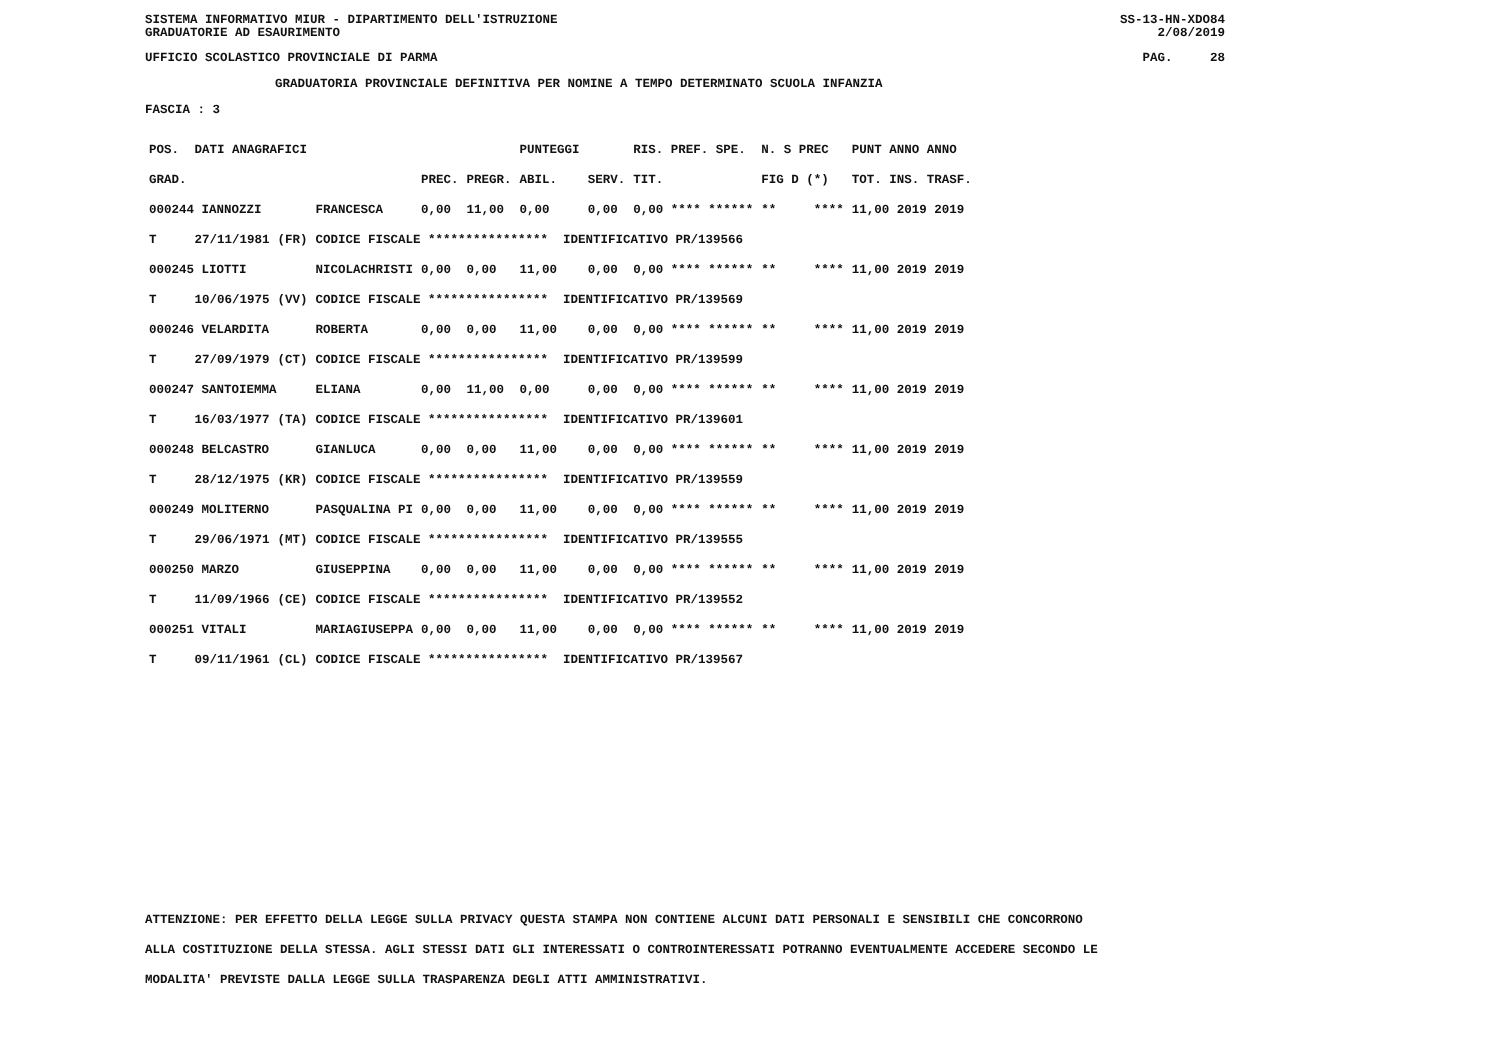SISTEMA INFORMATIVO MIUR - DIPARTIMENTO DELL'ISTRUZIONE
GRADUATORIE AD ESAURIMENTO SS-13-HN-XDO84
2/08/2019
UFFICIO SCOLASTICO PROVINCIALE DI PARMA PAG. 28
GRADUATORIA PROVINCIALE DEFINITIVA PER NOMINE A TEMPO DETERMINATO SCUOLA INFANZIA
FASCIA : 3
| POS. | DATI ANAGRAFICI | | | | | PUNTEGGI | | RIS. PREF. SPE. | N. S PREC | PUNT ANNO ANNO |
| GRAD. | | | | PREC. | PREGR. | ABIL. | SERV. | TIT. | FIG D (*) | TOT. INS. TRASF. |
| 000244 IANNOZZI | | | FRANCESCA | 0,00 | 11,00 | 0,00 | 0,00 | 0,00 **** ****** | ** **** | 11,00 2019 2019 |
| T | 27/11/1981 | (FR) | CODICE FISCALE **************** IDENTIFICATIVO PR/139566 | | | | | | | |
| 000245 LIOTTI | | | NICOLACHRISTI | 0,00 | 0,00 | 11,00 | 0,00 | 0,00 **** ****** | ** **** | 11,00 2019 2019 |
| T | 10/06/1975 | (VV) | CODICE FISCALE **************** IDENTIFICATIVO PR/139569 | | | | | | | |
| 000246 VELARDITA | | | ROBERTA | 0,00 | 0,00 | 11,00 | 0,00 | 0,00 **** ****** | ** **** | 11,00 2019 2019 |
| T | 27/09/1979 | (CT) | CODICE FISCALE **************** IDENTIFICATIVO PR/139599 | | | | | | | |
| 000247 SANTOIEMMA | | | ELIANA | 0,00 | 11,00 | 0,00 | 0,00 | 0,00 **** ****** | ** **** | 11,00 2019 2019 |
| T | 16/03/1977 | (TA) | CODICE FISCALE **************** IDENTIFICATIVO PR/139601 | | | | | | | |
| 000248 BELCASTRO | | | GIANLUCA | 0,00 | 0,00 | 11,00 | 0,00 | 0,00 **** ****** | ** **** | 11,00 2019 2019 |
| T | 28/12/1975 | (KR) | CODICE FISCALE **************** IDENTIFICATIVO PR/139559 | | | | | | | |
| 000249 MOLITERNO | | | PASQUALINA PI | 0,00 | 0,00 | 11,00 | 0,00 | 0,00 **** ****** | ** **** | 11,00 2019 2019 |
| T | 29/06/1971 | (MT) | CODICE FISCALE **************** IDENTIFICATIVO PR/139555 | | | | | | | |
| 000250 MARZO | | | GIUSEPPINA | 0,00 | 0,00 | 11,00 | 0,00 | 0,00 **** ****** | ** **** | 11,00 2019 2019 |
| T | 11/09/1966 | (CE) | CODICE FISCALE **************** IDENTIFICATIVO PR/139552 | | | | | | | |
| 000251 VITALI | | | MARIAGIUSEPPA | 0,00 | 0,00 | 11,00 | 0,00 | 0,00 **** ****** | ** **** | 11,00 2019 2019 |
| T | 09/11/1961 | (CL) | CODICE FISCALE **************** IDENTIFICATIVO PR/139567 | | | | | | | |
ATTENZIONE: PER EFFETTO DELLA LEGGE SULLA PRIVACY QUESTA STAMPA NON CONTIENE ALCUNI DATI PERSONALI E SENSIBILI CHE CONCORRONO
ALLA COSTITUZIONE DELLA STESSA. AGLI STESSI DATI GLI INTERESSATI O CONTROINTERESSATI POTRANNO EVENTUALMENTE ACCEDERE SECONDO LE
MODALITA' PREVISTE DALLA LEGGE SULLA TRASPARENZA DEGLI ATTI AMMINISTRATIVI.